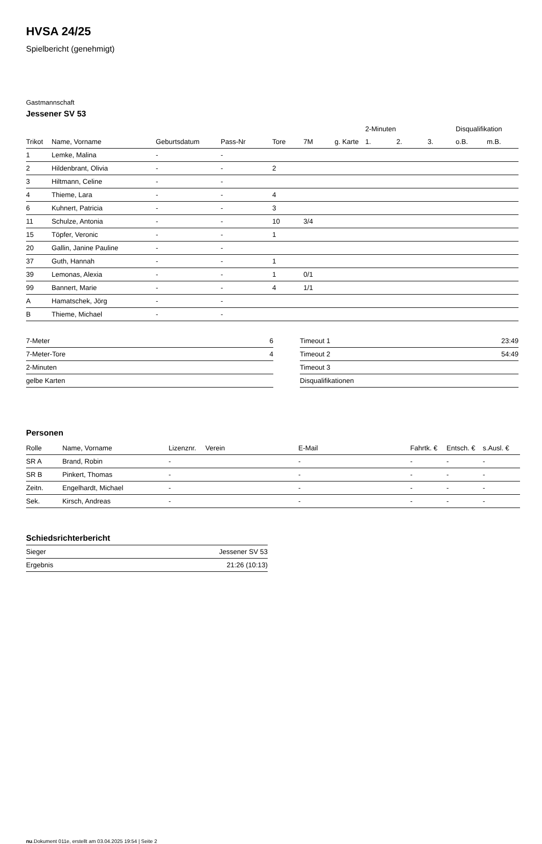HVSA 24/25
Spielbericht (genehmigt)
Gastmannschaft
Jessener SV 53
| | | | | | | | 2-Minuten | | | Disqualifikation | |
| --- | --- | --- | --- | --- | --- | --- | --- | --- | --- | --- | --- |
| Trikot | Name, Vorname | Geburtsdatum | Pass-Nr | Tore | 7M | g. Karte | 1. | 2. | 3. | o.B. | m.B. |
| 1 | Lemke, Malina | - | - | | | | | | | | |
| 2 | Hildenbrant, Olivia | - | - | 2 | | | | | | | |
| 3 | Hiltmann, Celine | - | - | | | | | | | | |
| 4 | Thieme, Lara | - | - | 4 | | | | | | | |
| 6 | Kuhnert, Patricia | - | - | 3 | | | | | | | |
| 11 | Schulze, Antonia | - | - | 10 | 3/4 | | | | | | |
| 15 | Töpfer, Veronic | - | - | 1 | | | | | | | |
| 20 | Gallin, Janine Pauline | - | - | | | | | | | | |
| 37 | Guth, Hannah | - | - | 1 | | | | | | | |
| 39 | Lemonas, Alexia | - | - | 1 | 0/1 | | | | | | |
| 99 | Bannert, Marie | - | - | 4 | 1/1 | | | | | | |
| A | Hamatschek, Jörg | - | - | | | | | | | | |
| B | Thieme, Michael | - | - | | | | | | | | |
| 7-Meter | 6 |
| 7-Meter-Tore | 4 |
| 2-Minuten | |
| gelbe Karten | |
| Timeout 1 | 23:49 |
| Timeout 2 | 54:49 |
| Timeout 3 | |
| Disqualifikationen | |
Personen
| Rolle | Name, Vorname | Lizenznr. | Verein | E-Mail | Fahrtk. € | Entsch. € | s.Ausl. € |
| --- | --- | --- | --- | --- | --- | --- | --- |
| SR A | Brand, Robin | - | | - | - | - | - |
| SR B | Pinkert, Thomas | - | | - | - | - | - |
| Zeitn. | Engelhardt, Michael | - | | - | - | - | - |
| Sek. | Kirsch, Andreas | - | | - | - | - | - |
Schiedsrichterbericht
| Sieger | Jessener SV 53 |
| Ergebnis | 21:26 (10:13) |
nu.Dokument 011e, erstellt am 03.04.2025 19:54 | Seite 2